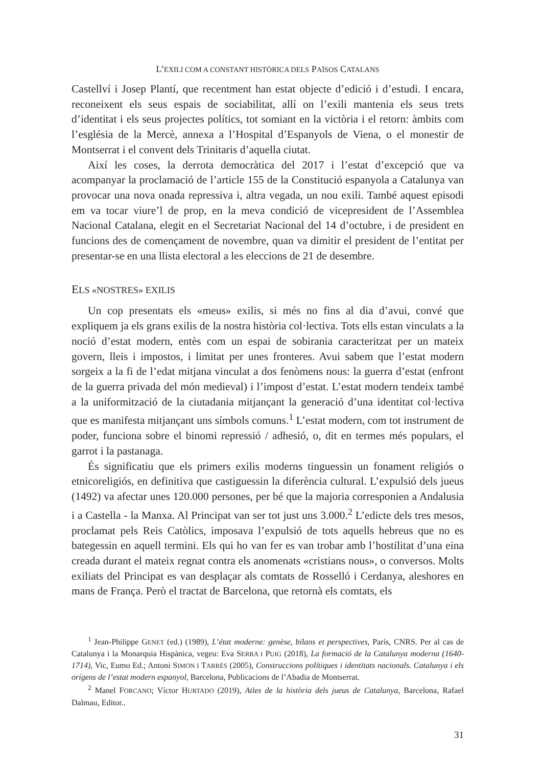L’EXILI COM A CONSTANT HISTÒRICA DELS PAÏSOS CATALANS
Castellví i Josep Plantí, que recentment han estat objecte d’edició i d’estudi. I encara, reconeixent els seus espais de sociabilitat, allí on l’exili mantenia els seus trets d’identitat i els seus projectes polítics, tot somiant en la victòria i el retorn: àmbits com l’església de la Mercè, annexa a l’Hospital d’Espanyols de Viena, o el monestir de Montserrat i el convent dels Trinitaris d’aquella ciutat.
Així les coses, la derrota democràtica del 2017 i l’estat d’excepció que va acompanyar la proclamació de l’article 155 de la Constitució espanyola a Catalunya van provocar una nova onada repressiva i, altra vegada, un nou exili. També aquest episodi em va tocar viure’l de prop, en la meva condició de vicepresident de l’Assemblea Nacional Catalana, elegit en el Secretariat Nacional del 14 d’octubre, i de president en funcions des de començament de novembre, quan va dimitir el president de l’entitat per presentar-se en una llista electoral a les eleccions de 21 de desembre.
ELS «NOSTRES» EXILIS
Un cop presentats els «meus» exilis, si més no fins al dia d’avui, convé que expliquem ja els grans exilis de la nostra història col·lectiva. Tots ells estan vinculats a la noció d’estat modern, entès com un espai de sobirania caracteritzat per un mateix govern, lleis i impostos, i limitat per unes fronteres. Avui sabem que l’estat modern sorgeix a la fi de l’edat mitjana vinculat a dos fenòmens nous: la guerra d’estat (enfront de la guerra privada del món medieval) i l’impost d’estat. L’estat modern tendeix també a la uniformització de la ciutadania mitjançant la generació d’una identitat col·lectiva que es manifesta mitjançant uns símbols comuns.<sup>1</sup> L’estat modern, com tot instrument de poder, funciona sobre el binomi repressió / adhesió, o, dit en termes més populars, el garrot i la pastanaga.
És significatiu que els primers exilis moderns tinguessin un fonament religiós o etnicoreligiós, en definitiva que castiguessin la diferència cultural. L’expulsió dels jueus (1492) va afectar unes 120.000 persones, per bé que la majoria corresponien a Andalusia i a Castella - la Manxa. Al Principat van ser tot just uns 3.000.<sup>2</sup> L’edicte dels tres mesos, proclamat pels Reis Catòlics, imposava l’expulsió de tots aquells hebreus que no es bategessin en aquell termini. Els qui ho van fer es van trobar amb l’hostilitat d’una eina creada durant el mateix regnat contra els anomenats «cristians nous», o conversos. Molts exiliats del Principat es van desplaçar als comtats de Rosselló i Cerdanya, aleshores en mans de França. Però el tractat de Barcelona, que retornà els comtats, els
<sup>1</sup> Jean-Philippe GENET (ed.) (1989), L’état moderne: genèse, bilans et perspectives, París, CNRS. Per al cas de Catalunya i la Monarquia Hispànica, vegeu: Eva SERRA I PUIG (2018), La formació de la Catalunya moderna (1640-1714), Vic, Eumo Ed.; Antoni SIMON I TARRÉS (2005), Construccions polítiques i identitats nacionals. Catalunya i els orígens de l’estat modern espanyol, Barcelona, Publicacions de l’Abadia de Montserrat.
<sup>2</sup> Manel FORCANO; Víctor HURTADO (2019), Atles de la història dels jueus de Catalunya, Barcelona, Rafael Dalmau, Editor..
31